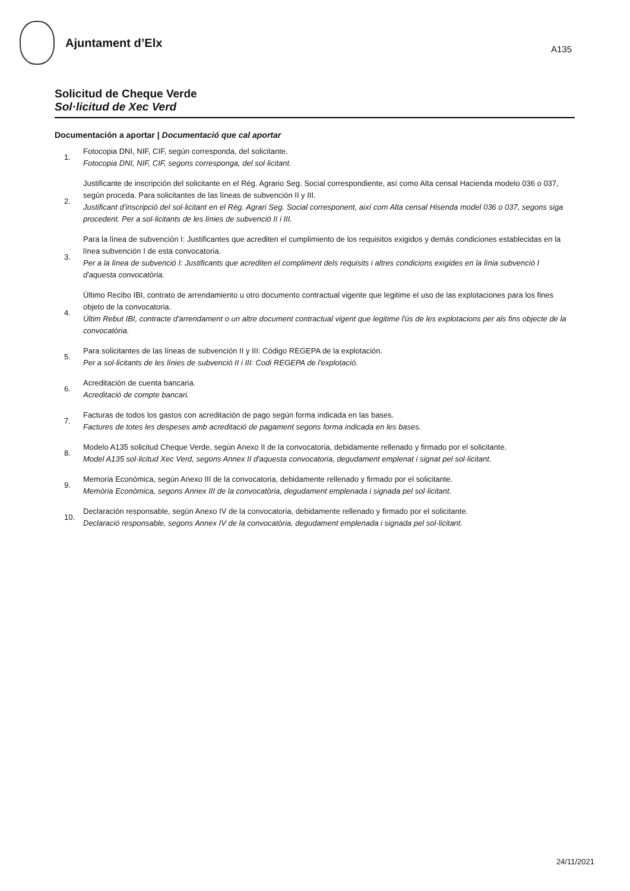Ajuntament d’Elx
A135
Solicitud de Cheque Verde
Sol·licitud de Xec Verd
Documentación a aportar | Documentació que cal aportar
1.
Fotocopia DNI, NIF, CIF, según corresponda, del solicitante.
Fotocopia DNI, NIF, CIF, segons corresponga, del sol·licitant.
2.
Justificante de inscripción del solicitante en el Rég. Agrario Seg. Social correspondiente, así como Alta censal Hacienda modelo 036 o 037, según proceda. Para solicitantes de las líneas de subvención II y III.
Justificant d’inscripció del sol·licitant en el Règ. Agrari Seg. Social corresponent, així com Alta censal Hisenda model 036 o 037, segons siga procedent. Per a sol·licitants de les línies de subvenció II i III.
3.
Para la línea de subvención I: Justificantes que acrediten el cumplimiento de los requisitos exigidos y demás condiciones establecidas en la línea subvención I de esta convocatoria.
Per a la línea de subvenció I: Justificants que acrediten el compliment dels requisits i altres condicions exigides en la línia subvenció I d'aquesta convocatòria.
4.
Último Recibo IBI, contrato de arrendamiento u otro documento contractual vigente que legitime el uso de las explotaciones para los fines objeto de la convocatoria.
Últim Rebut IBI, contracte d'arrendament o un altre document contractual vigent que legitime l'ús de les explotacions per als fins objecte de la convocatòria.
5.
Para solicitantes de las líneas de subvención II y III: Código REGEPA de la explotación.
Per a sol·licitants de les línies de subvenció II i III: Codi REGEPA de l'explotació.
6.
Acreditación de cuenta bancaria.
Acreditació de compte bancari.
7.
Facturas de todos los gastos con acreditación de pago según forma indicada en las bases.
Factures de totes les despeses amb acreditació de pagament segons forma indicada en les bases.
8.
Modelo A135 solicitud Cheque Verde, según Anexo II de la convocatoria, debidamente rellenado y firmado por el solicitante.
Model A135 sol·licitud Xec Verd, segons Annex II d'aquesta convocatoria, degudament emplenat i signat pel sol·licitant.
9.
Memoria Económica, según Anexo III de la convocatoria, debidamente rellenado y firmado por el solicitante.
Memòria Econòmica, segons Annex III de la convocatòria, degudament emplenada i signada pel sol·licitant.
10.
Declaración responsable, según Anexo IV de la convocatoria, debidamente rellenado y firmado por el solicitante.
Declaració responsable, segons Annex IV de la convocatòria, degudament emplenada i signada pel sol·licitant.
24/11/2021